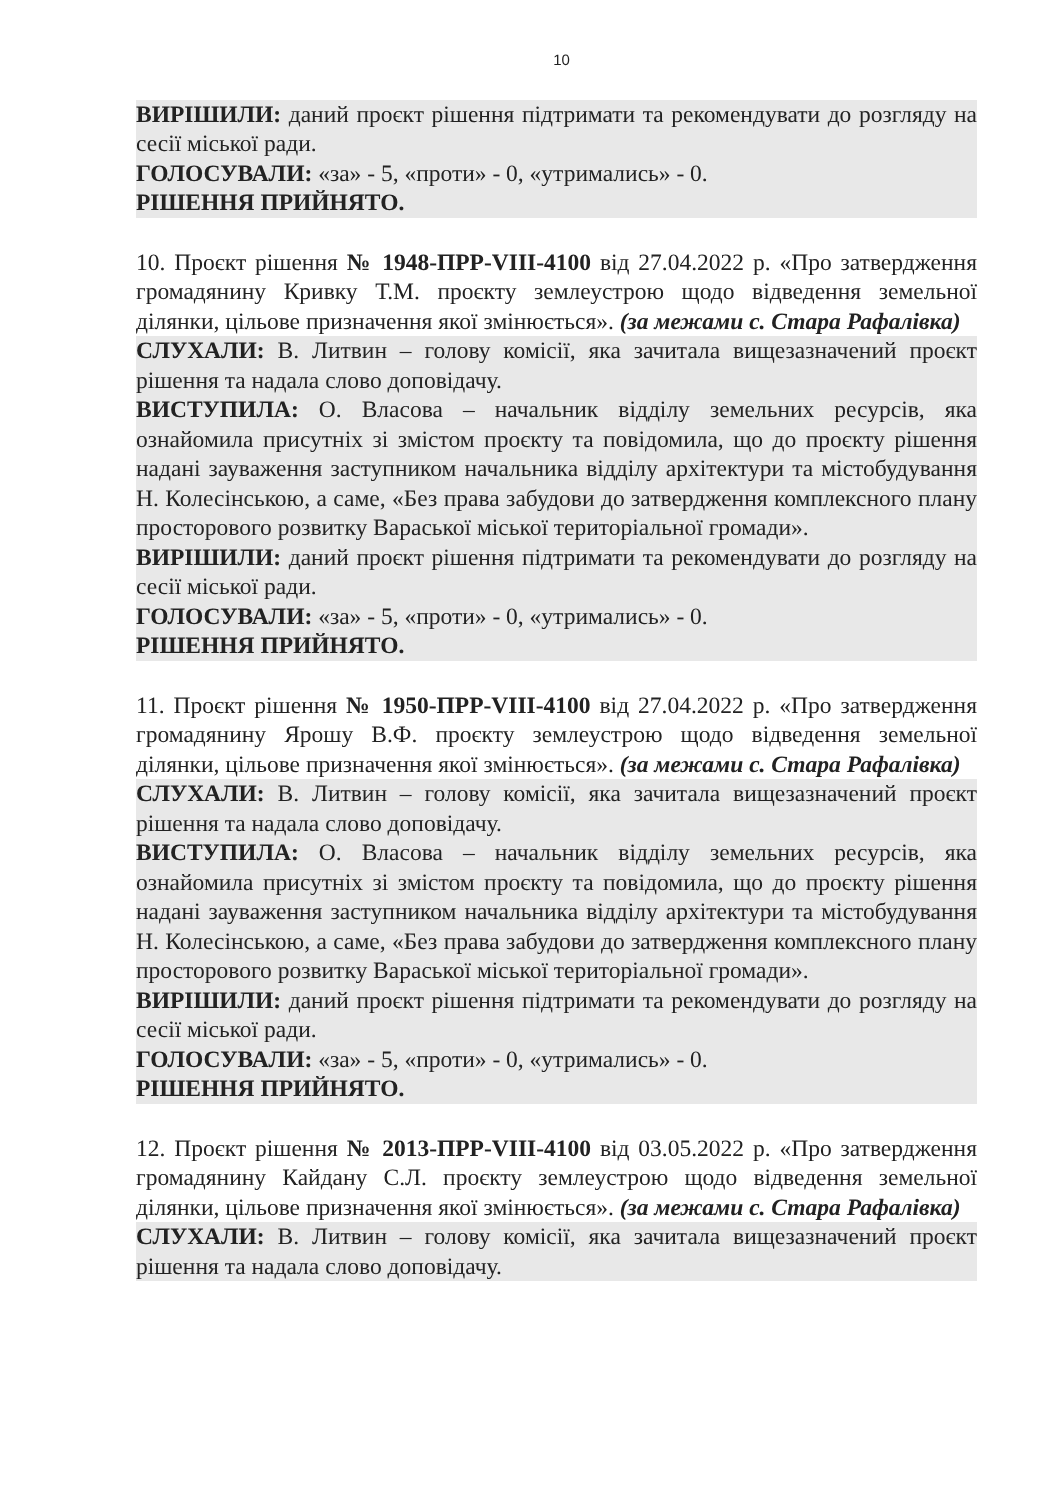10
ВИРІШИЛИ: даний проєкт рішення підтримати та рекомендувати до розгляду на сесії міської ради.
ГОЛОСУВАЛИ: «за» - 5, «проти» - 0, «утримались» - 0.
РІШЕННЯ ПРИЙНЯТО.
10. Проєкт рішення № 1948-ПРР-VIII-4100 від 27.04.2022 р. «Про затвердження громадянину Кривку Т.М. проєкту землеустрою щодо відведення земельної ділянки, цільове призначення якої змінюється». (за межами с. Стара Рафалівка)
СЛУХАЛИ: В. Литвин – голову комісії, яка зачитала вищезазначений проєкт рішення та надала слово доповідачу.
ВИСТУПИЛА: О. Власова – начальник відділу земельних ресурсів, яка ознайомила присутніх зі змістом проєкту та повідомила, що до проєкту рішення надані зауваження заступником начальника відділу архітектури та містобудування Н. Колесінською, а саме, «Без права забудови до затвердження комплексного плану просторового розвитку Вараської міської територіальної громади».
ВИРІШИЛИ: даний проєкт рішення підтримати та рекомендувати до розгляду на сесії міської ради.
ГОЛОСУВАЛИ: «за» - 5, «проти» - 0, «утримались» - 0.
РІШЕННЯ ПРИЙНЯТО.
11. Проєкт рішення № 1950-ПРР-VIII-4100 від 27.04.2022 р. «Про затвердження громадянину Ярошу В.Ф. проєкту землеустрою щодо відведення земельної ділянки, цільове призначення якої змінюється». (за межами с. Стара Рафалівка)
СЛУХАЛИ: В. Литвин – голову комісії, яка зачитала вищезазначений проєкт рішення та надала слово доповідачу.
ВИСТУПИЛА: О. Власова – начальник відділу земельних ресурсів, яка ознайомила присутніх зі змістом проєкту та повідомила, що до проєкту рішення надані зауваження заступником начальника відділу архітектури та містобудування Н. Колесінською, а саме, «Без права забудови до затвердження комплексного плану просторового розвитку Вараської міської територіальної громади».
ВИРІШИЛИ: даний проєкт рішення підтримати та рекомендувати до розгляду на сесії міської ради.
ГОЛОСУВАЛИ: «за» - 5, «проти» - 0, «утримались» - 0.
РІШЕННЯ ПРИЙНЯТО.
12. Проєкт рішення № 2013-ПРР-VIII-4100 від 03.05.2022 р. «Про затвердження громадянину Кайдану С.Л. проєкту землеустрою щодо відведення земельної ділянки, цільове призначення якої змінюється». (за межами с. Стара Рафалівка)
СЛУХАЛИ: В. Литвин – голову комісії, яка зачитала вищезазначений проєкт рішення та надала слово доповідачу.